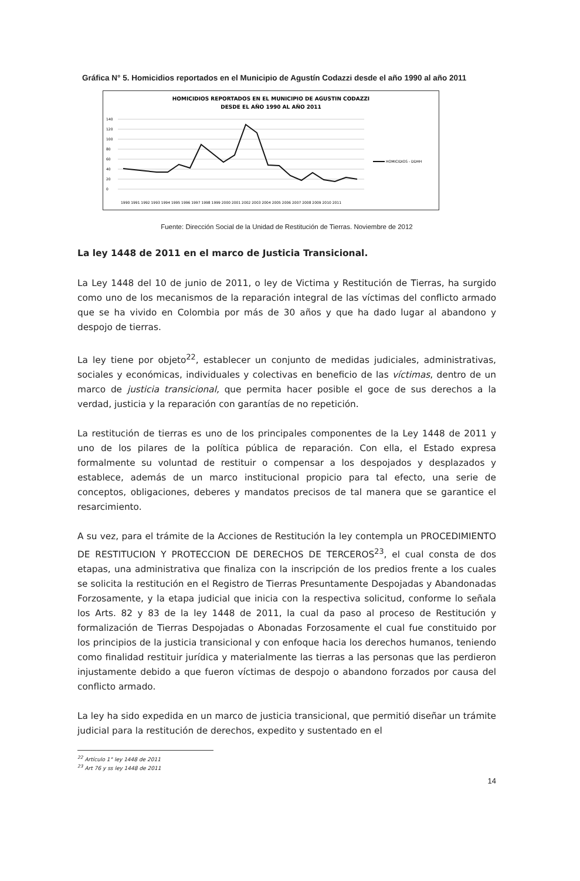Gráfica N° 5. Homicidios reportados en el Municipio de Agustín Codazzi desde el año 1990 al año 2011
HOMICIDIOS REPORTADOS EN EL MUNICIPIO DE AGUSTIN CODAZZI
DESDE EL AÑO 1990 AL AÑO 2011
140
120
100
80
60
40
20
0
HOMICIDIOS - DDHH
1990 1991 1992 1993 1994 1995 1996 1997 1998 1999 2000 2001 2002 2003 2004 2005 2006 2007 2008 2009 2010 2011
Fuente: Dirección Social de la Unidad de Restitución de Tierras. Noviembre de 2012
La ley 1448 de 2011 en el marco de Justicia Transicional.
La Ley 1448 del 10 de junio de 2011, o ley de Victima y Restitución de Tierras, ha surgido como uno de los mecanismos de la reparación integral de las víctimas del conflicto armado que se ha vivido en Colombia por más de 30 años y que ha dado lugar al abandono y despojo de tierras.
La ley tiene por objeto<sup>22</sup>, establecer un conjunto de medidas judiciales, administrativas, sociales y económicas, individuales y colectivas en beneficio de las víctimas, dentro de un marco de justicia transicional, que permita hacer posible el goce de sus derechos a la verdad, justicia y la reparación con garantías de no repetición.
La restitución de tierras es uno de los principales componentes de la Ley 1448 de 2011 y uno de los pilares de la política pública de reparación. Con ella, el Estado expresa formalmente su voluntad de restituir o compensar a los despojados y desplazados y establece, además de un marco institucional propicio para tal efecto, una serie de conceptos, obligaciones, deberes y mandatos precisos de tal manera que se garantice el resarcimiento.
A su vez, para el trámite de la Acciones de Restitución la ley contempla un PROCEDIMIENTO DE RESTITUCION Y PROTECCION DE DERECHOS DE TERCEROS<sup>23</sup>, el cual consta de dos etapas, una administrativa que finaliza con la inscripción de los predios frente a los cuales se solicita la restitución en el Registro de Tierras Presuntamente Despojadas y Abandonadas Forzosamente, y la etapa judicial que inicia con la respectiva solicitud, conforme lo señala los Arts. 82 y 83 de la ley 1448 de 2011, la cual da paso al proceso de Restitución y formalización de Tierras Despojadas o Abonadas Forzosamente el cual fue constituido por los principios de la justicia transicional y con enfoque hacia los derechos humanos, teniendo como finalidad restituir jurídica y materialmente las tierras a las personas que las perdieron injustamente debido a que fueron víctimas de despojo o abandono forzados por causa del conflicto armado.
La ley ha sido expedida en un marco de justicia transicional, que permitió diseñar un trámite judicial para la restitución de derechos, expedito y sustentado en el
<sup>22</sup> Artículo 1° ley 1448 de 2011
<sup>23</sup> Art 76 y ss ley 1448 de 2011
14